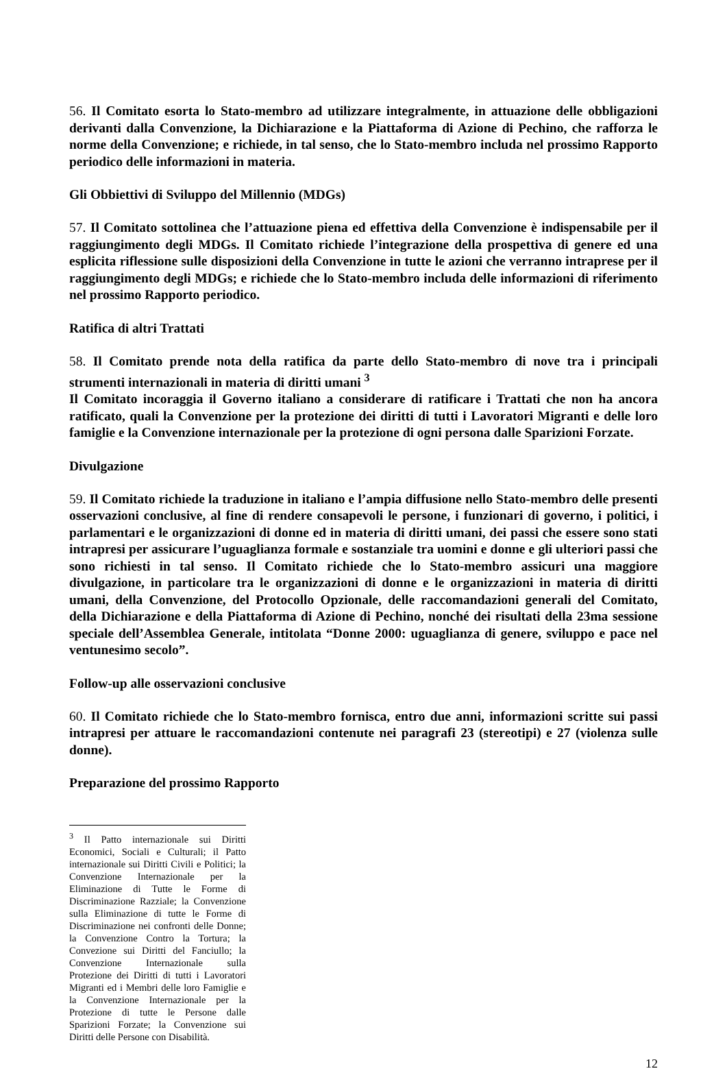56. Il Comitato esorta lo Stato-membro ad utilizzare integralmente, in attuazione delle obbligazioni derivanti dalla Convenzione, la Dichiarazione e la Piattaforma di Azione di Pechino, che rafforza le norme della Convenzione; e richiede, in tal senso, che lo Stato-membro includa nel prossimo Rapporto periodico delle informazioni in materia.
Gli Obbiettivi di Sviluppo del Millennio (MDGs)
57. Il Comitato sottolinea che l’attuazione piena ed effettiva della Convenzione è indispensabile per il raggiungimento degli MDGs. Il Comitato richiede l’integrazione della prospettiva di genere ed una esplicita riflessione sulle disposizioni della Convenzione in tutte le azioni che verranno intraprese per il raggiungimento degli MDGs; e richiede che lo Stato-membro includa delle informazioni di riferimento nel prossimo Rapporto periodico.
Ratifica di altri Trattati
58. Il Comitato prende nota della ratifica da parte dello Stato-membro di nove tra i principali strumenti internazionali in materia di diritti umani <sup>3</sup>
Il Comitato incoraggia il Governo italiano a considerare di ratificare i Trattati che non ha ancora ratificato, quali la Convenzione per la protezione dei diritti di tutti i Lavoratori Migranti e delle loro famiglie e la Convenzione internazionale per la protezione di ogni persona dalle Sparizioni Forzate.
Divulgazione
59. Il Comitato richiede la traduzione in italiano e l’ampia diffusione nello Stato-membro delle presenti osservazioni conclusive, al fine di rendere consapevoli le persone, i funzionari di governo, i politici, i parlamentari e le organizzazioni di donne ed in materia di diritti umani, dei passi che essere sono stati intrapresi per assicurare l’uguaglianza formale e sostanziale tra uomini e donne e gli ulteriori passi che sono richiesti in tal senso. Il Comitato richiede che lo Stato-membro assicuri una maggiore divulgazione, in particolare tra le organizzazioni di donne e le organizzazioni in materia di diritti umani, della Convenzione, del Protocollo Opzionale, delle raccomandazioni generali del Comitato, della Dichiarazione e della Piattaforma di Azione di Pechino, nonché dei risultati della 23ma sessione speciale dell’Assemblea Generale, intitolata “Donne 2000: uguaglianza di genere, sviluppo e pace nel ventunesimo secolo”.
Follow-up alle osservazioni conclusive
60. Il Comitato richiede che lo Stato-membro fornisca, entro due anni, informazioni scritte sui passi intrapresi per attuare le raccomandazioni contenute nei paragrafi 23 (stereotipi) e 27 (violenza sulle donne).
Preparazione del prossimo Rapporto
<sup>3</sup> Il Patto internazionale sui Diritti Economici, Sociali e Culturali; il Patto internazionale sui Diritti Civili e Politici; la Convenzione Internazionale per la Eliminazione di Tutte le Forme di Discriminazione Razziale; la Convenzione sulla Eliminazione di tutte le Forme di Discriminazione nei confronti delle Donne; la Convenzione Contro la Tortura; la Convezione sui Diritti del Fanciullo; la Convenzione Internazionale sulla Protezione dei Diritti di tutti i Lavoratori Migranti ed i Membri delle loro Famiglie e la Convenzione Internazionale per la Protezione di tutte le Persone dalle Sparizioni Forzate; la Convenzione sui Diritti delle Persone con Disabilità.
12